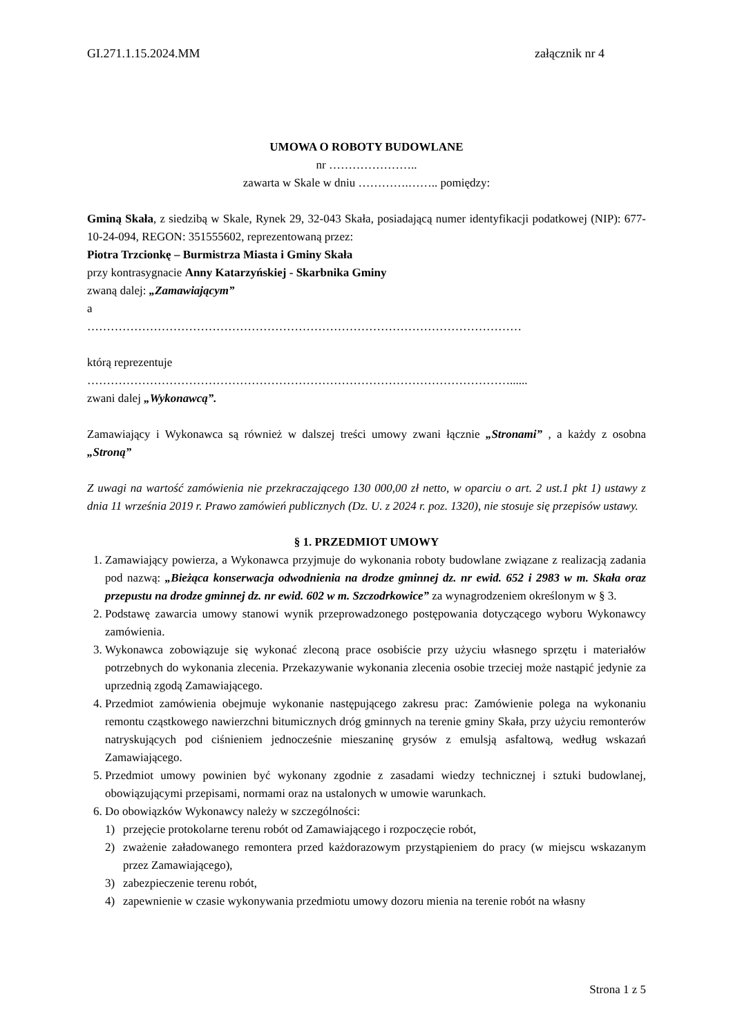GI.271.1.15.2024.MM załącznik nr 4
UMOWA O ROBOTY BUDOWLANE
nr …………………..
zawarta w Skale w dniu ………….…….. pomiędzy:
Gminą Skała, z siedzibą w Skale, Rynek 29, 32-043 Skała, posiadającą numer identyfikacji podatkowej (NIP): 677-10-24-094, REGON: 351555602, reprezentowaną przez:
Piotra Trzcionkę – Burmistrza Miasta i Gminy Skała
przy kontrasygnacie Anny Katarzyńskiej - Skarbnika Gminy
zwaną dalej: „Zamawiającym”
a
…………………………………………………………………………………………………
którą reprezentuje
………………………………………………………………………………………………......
zwani dalej „Wykonawcą”.
Zamawiający i Wykonawca są również w dalszej treści umowy zwani łącznie „Stronami” , a każdy z osobna „Stroną”
Z uwagi na wartość zamówienia nie przekraczającego 130 000,00 zł netto, w oparciu o art. 2 ust.1 pkt 1) ustawy z dnia 11 września 2019 r. Prawo zamówień publicznych (Dz. U. z 2024 r. poz. 1320), nie stosuje się przepisów ustawy.
§ 1. PRZEDMIOT UMOWY
1. Zamawiający powierza, a Wykonawca przyjmuje do wykonania roboty budowlane związane z realizacją zadania pod nazwą: „Bieżąca konserwacja odwodnienia na drodze gminnej dz. nr ewid. 652 i 2983 w m. Skała oraz przepustu na drodze gminnej dz. nr ewid. 602 w m. Szczodrkowice” za wynagrodzeniem określonym w § 3.
2. Podstawę zawarcia umowy stanowi wynik przeprowadzonego postępowania dotyczącego wyboru Wykonawcy zamówienia.
3. Wykonawca zobowiązuje się wykonać zleconą prace osobiście przy użyciu własnego sprzętu i materiałów potrzebnych do wykonania zlecenia. Przekazywanie wykonania zlecenia osobie trzeciej może nastąpić jedynie za uprzednią zgodą Zamawiającego.
4. Przedmiot zamówienia obejmuje wykonanie następującego zakresu prac: Zamówienie polega na wykonaniu remontu cząstkowego nawierzchni bitumicznych dróg gminnych na terenie gminy Skała, przy użyciu remonterów natryskujących pod ciśnieniem jednocześnie mieszaninę grysów z emulsją asfaltową, według wskazań Zamawiającego.
5. Przedmiot umowy powinien być wykonany zgodnie z zasadami wiedzy technicznej i sztuki budowlanej, obowiązującymi przepisami, normami oraz na ustalonych w umowie warunkach.
6. Do obowiązków Wykonawcy należy w szczególności:
1) przejęcie protokolarne terenu robót od Zamawiającego i rozpoczęcie robót,
2) zważenie załadowanego remontera przed każdorazowym przystąpieniem do pracy (w miejscu wskazanym przez Zamawiającego),
3) zabezpieczenie terenu robót,
4) zapewnienie w czasie wykonywania przedmiotu umowy dozoru mienia na terenie robót na własny
Strona 1 z 5